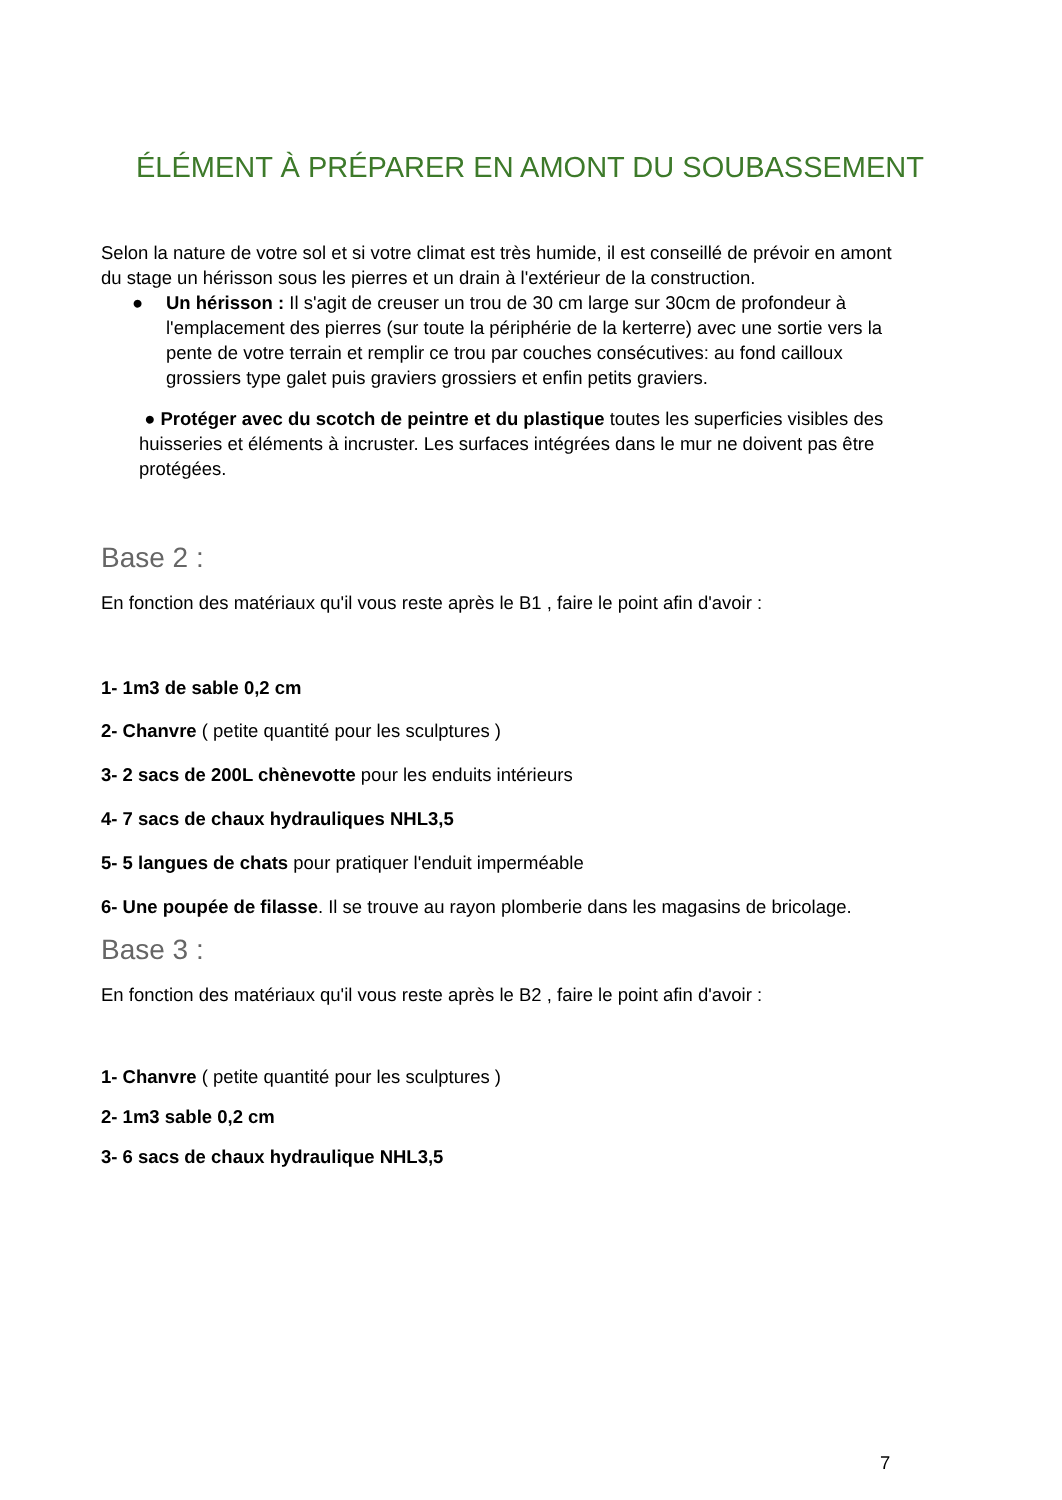ÉLÉMENT À PRÉPARER EN AMONT DU SOUBASSEMENT
Selon la nature de votre sol et si votre climat est très humide, il est conseillé de prévoir en amont du stage un hérisson sous les pierres et un drain à l'extérieur de la construction.
● Un hérisson : Il s'agit de creuser un trou de 30 cm large sur 30cm de profondeur à l'emplacement des pierres (sur toute la périphérie de la kerterre) avec une sortie vers la pente de votre terrain et remplir ce trou par couches consécutives: au fond cailloux grossiers type galet puis graviers grossiers et enfin petits graviers.
● Protéger avec du scotch de peintre et du plastique toutes les superficies visibles des huisseries et éléments à incruster. Les surfaces intégrées dans le mur ne doivent pas être protégées.
Base 2 :
En fonction des matériaux qu'il vous reste après le B1 , faire le point afin d'avoir :
1- 1m3 de sable 0,2 cm
2- Chanvre ( petite quantité pour les sculptures )
3- 2 sacs de 200L chènevotte pour les enduits intérieurs
4- 7 sacs de chaux hydrauliques NHL3,5
5- 5 langues de chats pour pratiquer l'enduit imperméable
6- Une poupée de filasse. Il se trouve au rayon plomberie dans les magasins de bricolage.
Base 3 :
En fonction des matériaux qu'il vous reste après le B2 , faire le point afin d'avoir :
1- Chanvre ( petite quantité pour les sculptures )
2- 1m3 sable 0,2 cm
3- 6 sacs de chaux hydraulique NHL3,5
7